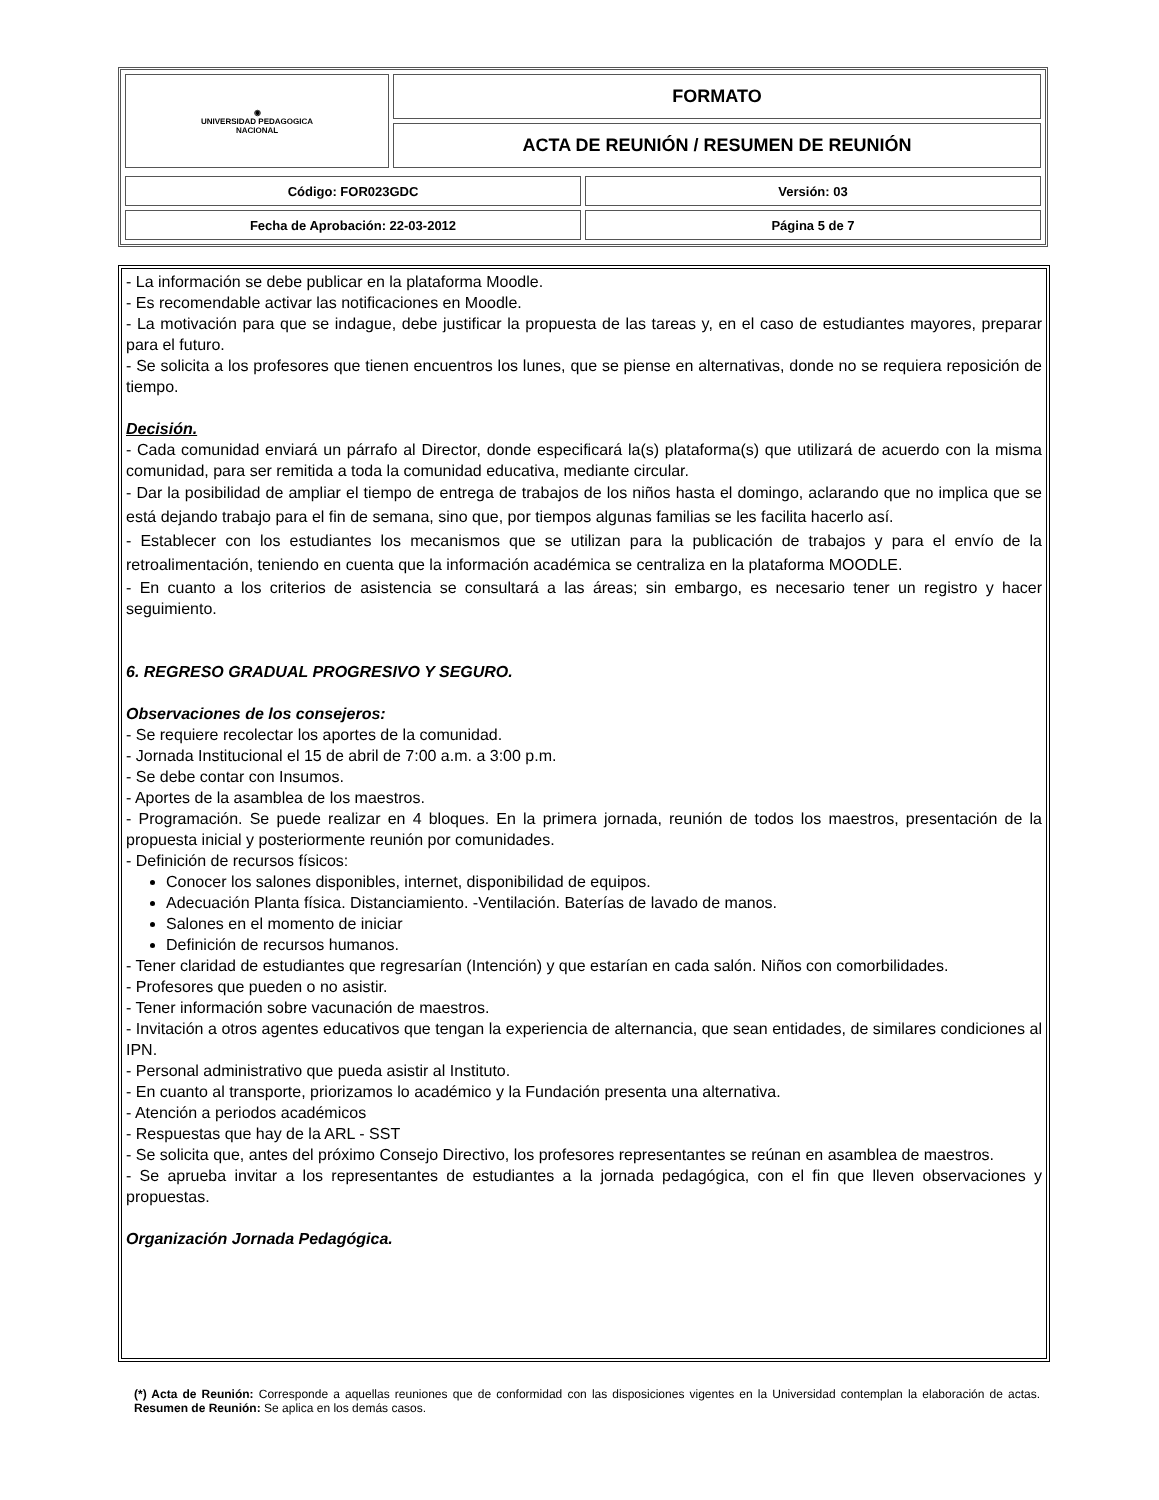| ◉ UNIVERSIDAD PEDAGOGICA NACIONAL | FORMATO |
| | ACTA DE REUNIÓN / RESUMEN DE REUNIÓN |
| Código: FOR023GDC | Versión: 03 |
| Fecha de Aprobación: 22-03-2012 | Página 5 de 7 |
- La información se debe publicar en la plataforma Moodle.
- Es recomendable activar las notificaciones en Moodle.
- La motivación para que se indague, debe justificar la propuesta de las tareas y, en el caso de estudiantes mayores, preparar para el futuro.
- Se solicita a los profesores que tienen encuentros los lunes, que se piense en alternativas, donde no se requiera reposición de tiempo.
Decisión.
- Cada comunidad enviará un párrafo al Director, donde especificará la(s) plataforma(s) que utilizará de acuerdo con la misma comunidad, para ser remitida a toda la comunidad educativa, mediante circular.
- Dar la posibilidad de ampliar el tiempo de entrega de trabajos de los niños hasta el domingo, aclarando que no implica que se está dejando trabajo para el fin de semana, sino que, por tiempos algunas familias se les facilita hacerlo así.
- Establecer con los estudiantes los mecanismos que se utilizan para la publicación de trabajos y para el envío de la retroalimentación, teniendo en cuenta que la información académica se centraliza en la plataforma MOODLE.
- En cuanto a los criterios de asistencia se consultará a las áreas; sin embargo, es necesario tener un registro y hacer seguimiento.
6. REGRESO GRADUAL PROGRESIVO Y SEGURO.
Observaciones de los consejeros:
- Se requiere recolectar los aportes de la comunidad.
- Jornada Institucional el 15 de abril de 7:00 a.m. a 3:00 p.m.
- Se debe contar con Insumos.
- Aportes de la asamblea de los maestros.
- Programación. Se puede realizar en 4 bloques. En la primera jornada, reunión de todos los maestros, presentación de la propuesta inicial y posteriormente reunión por comunidades.
- Definición de recursos físicos:
Conocer los salones disponibles, internet, disponibilidad de equipos.
Adecuación Planta física. Distanciamiento. -Ventilación. Baterías de lavado de manos.
Salones en el momento de iniciar
Definición de recursos humanos.
- Tener claridad de estudiantes que regresarían (Intención) y que estarían en cada salón. Niños con comorbilidades.
- Profesores que pueden o no asistir.
- Tener información sobre vacunación de maestros.
- Invitación a otros agentes educativos que tengan la experiencia de alternancia, que sean entidades, de similares condiciones al IPN.
- Personal administrativo que pueda asistir al Instituto.
- En cuanto al transporte, priorizamos lo académico y la Fundación presenta una alternativa.
- Atención a periodos académicos
- Respuestas que hay de la ARL - SST
- Se solicita que, antes del próximo Consejo Directivo, los profesores representantes se reúnan en asamblea de maestros.
- Se aprueba invitar a los representantes de estudiantes a la jornada pedagógica, con el fin que lleven observaciones y propuestas.
Organización Jornada Pedagógica.
(*) Acta de Reunión: Corresponde a aquellas reuniones que de conformidad con las disposiciones vigentes en la Universidad contemplan la elaboración de actas. Resumen de Reunión: Se aplica en los demás casos.